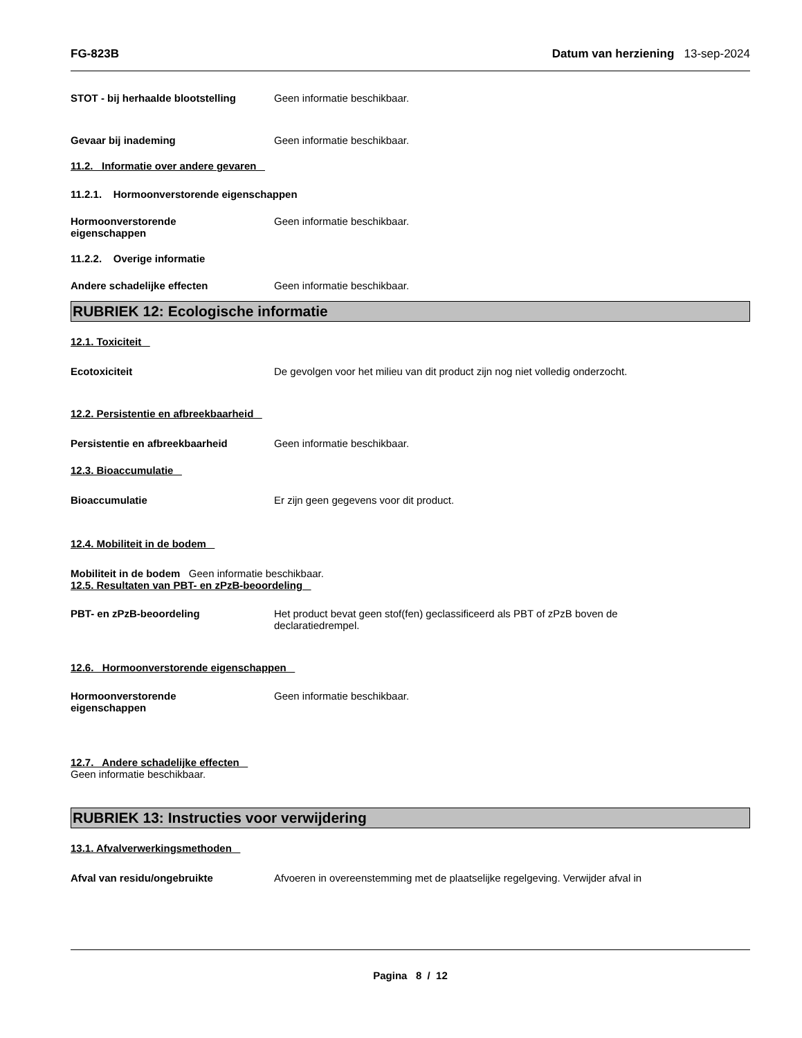FG-823B Datum van herziening 13-sep-2024
STOT - bij herhaalde blootstelling
Geen informatie beschikbaar.
Gevaar bij inademing Geen informatie beschikbaar.
11.2. Informatie over andere gevaren
11.2.1. Hormoonverstorende eigenschappen
Hormoonverstorende
eigenschappen
Geen informatie beschikbaar.
11.2.2. Overige informatie
Andere schadelijke effecten Geen informatie beschikbaar.
RUBRIEK 12: Ecologische informatie
12.1. Toxiciteit
Ecotoxiciteit De gevolgen voor het milieu van dit product zijn nog niet volledig onderzocht.
12.2. Persistentie en afbreekbaarheid
Persistentie en afbreekbaarheid Geen informatie beschikbaar.
12.3. Bioaccumulatie
Bioaccumulatie Er zijn geen gegevens voor dit product.
12.4. Mobiliteit in de bodem
Mobiliteit in de bodem Geen informatie beschikbaar.
12.5. Resultaten van PBT- en zPzB-beoordeling
PBT- en zPzB-beoordeling Het product bevat geen stof(fen) geclassificeerd als PBT of zPzB boven de
declaratiedrempel.
12.6. Hormoonverstorende eigenschappen
Hormoonverstorende
eigenschappen
Geen informatie beschikbaar.
12.7. Andere schadelijke effecten
Geen informatie beschikbaar.
RUBRIEK 13: Instructies voor verwijdering
13.1. Afvalverwerkingsmethoden
Afval van residu/ongebruikte Afvoeren in overeenstemming met de plaatselijke regelgeving. Verwijder afval in
Pagina 8 / 12